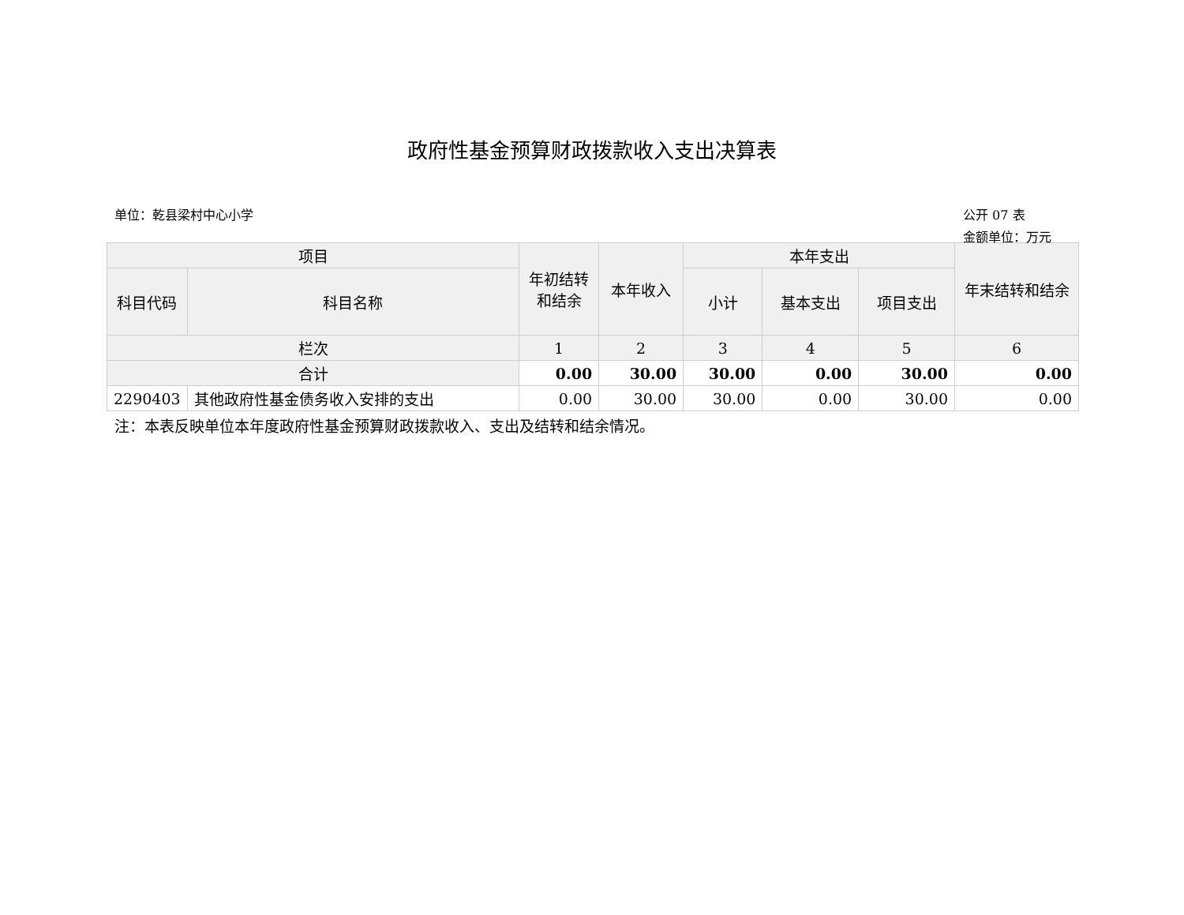政府性基金预算财政拨款收入支出决算表
单位：乾县梁村中心小学 公开 07 表
金额单位：万元
| 项目 | | 年初结转和结余 | 本年收入 | 本年支出 | | | 年末结转和结余 |
| --- | --- | --- | --- | --- | --- | --- | --- |
| 科目代码 | 科目名称 | | | 小计 | 基本支出 | 项目支出 | |
| 栏次 | | 1 | 2 | 3 | 4 | 5 | 6 |
| 合计 | | 0.00 | 30.00 | 30.00 | 0.00 | 30.00 | 0.00 |
| 2290403 | 其他政府性基金债务收入安排的支出 | 0.00 | 30.00 | 30.00 | 0.00 | 30.00 | 0.00 |
注：本表反映单位本年度政府性基金预算财政拨款收入、支出及结转和结余情况。